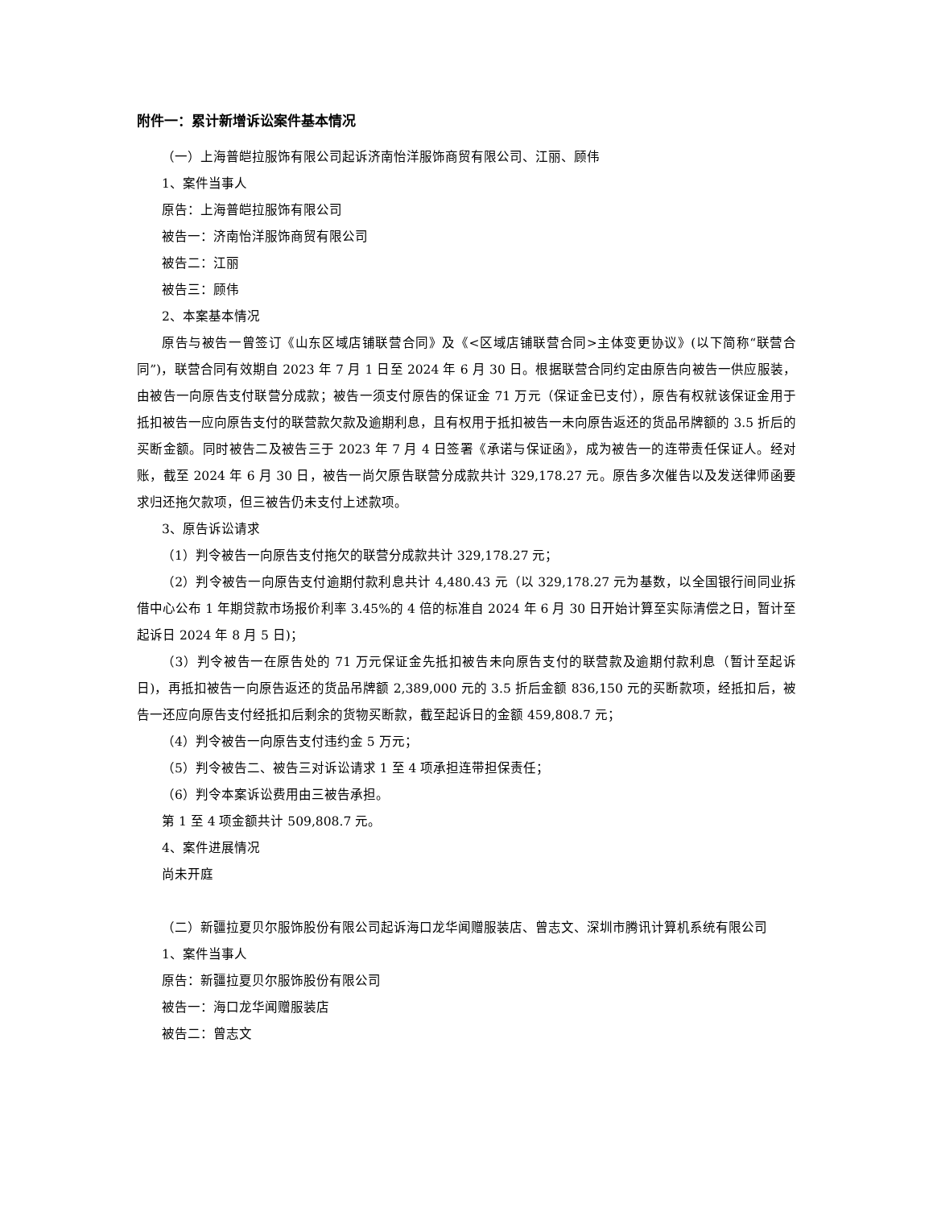附件一：累计新增诉讼案件基本情况
（一）上海普皑拉服饰有限公司起诉济南怡洋服饰商贸有限公司、江丽、顾伟
1、案件当事人
原告：上海普皑拉服饰有限公司
被告一：济南怡洋服饰商贸有限公司
被告二：江丽
被告三：顾伟
2、本案基本情况
原告与被告一曾签订《山东区域店铺联营合同》及《<区域店铺联营合同>主体变更协议》(以下简称“联营合同”)，联营合同有效期自 2023 年 7 月 1 日至 2024 年 6 月 30 日。根据联营合同约定由原告向被告一供应服装，由被告一向原告支付联营分成款；被告一须支付原告的保证金 71 万元（保证金已支付），原告有权就该保证金用于抵扣被告一应向原告支付的联营款欠款及逾期利息，且有权用于抵扣被告一未向原告返还的货品吊牌额的 3.5 折后的买断金额。同时被告二及被告三于 2023 年 7 月 4 日签署《承诺与保证函》，成为被告一的连带责任保证人。经对账，截至 2024 年 6 月 30 日，被告一尚欠原告联营分成款共计 329,178.27 元。原告多次催告以及发送律师函要求归还拖欠款项，但三被告仍未支付上述款项。
3、原告诉讼请求
（1）判令被告一向原告支付拖欠的联营分成款共计 329,178.27 元；
（2）判令被告一向原告支付逾期付款利息共计 4,480.43 元（以 329,178.27 元为基数，以全国银行间同业拆借中心公布 1 年期贷款市场报价利率 3.45%的 4 倍的标准自 2024 年 6 月 30 日开始计算至实际清偿之日，暂计至起诉日 2024 年 8 月 5 日)；
（3）判令被告一在原告处的 71 万元保证金先抵扣被告未向原告支付的联营款及逾期付款利息（暂计至起诉日)，再抵扣被告一向原告返还的货品吊牌额 2,389,000 元的 3.5 折后金额 836,150 元的买断款项，经抵扣后，被告一还应向原告支付经抵扣后剩余的货物买断款，截至起诉日的金额 459,808.7 元；
（4）判令被告一向原告支付违约金 5 万元；
（5）判令被告二、被告三对诉讼请求 1 至 4 项承担连带担保责任；
（6）判令本案诉讼费用由三被告承担。
第 1 至 4 项金额共计 509,808.7 元。
4、案件进展情况
尚未开庭
（二）新疆拉夏贝尔服饰股份有限公司起诉海口龙华闻赠服装店、曾志文、深圳市腾讯计算机系统有限公司
1、案件当事人
原告：新疆拉夏贝尔服饰股份有限公司
被告一：海口龙华闻赠服装店
被告二：曾志文